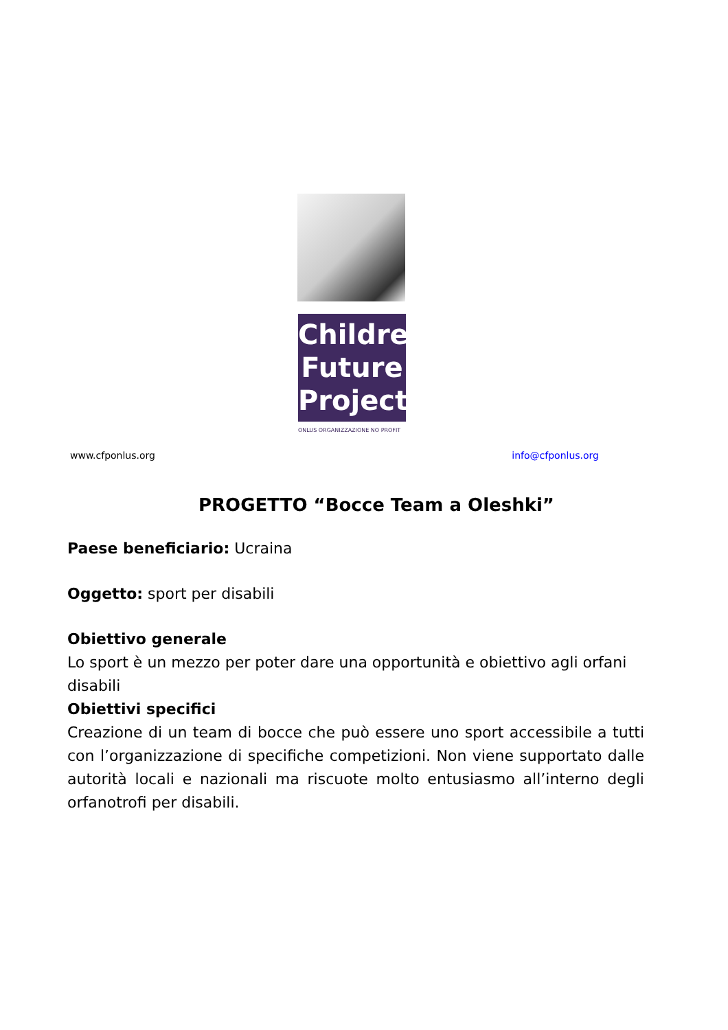Children
Future
Project
ONLUS ORGANIZZAZIONE NO PROFIT
www.cfponlus.org info@cfponlus.org
PROGETTO “Bocce Team a Oleshki”
Paese beneficiario: Ucraina
Oggetto: sport per disabili
Obiettivo generale
Lo sport è un mezzo per poter dare una opportunità e obiettivo agli orfani disabili
Obiettivi specifici
Creazione di un team di bocce che può essere uno sport accessibile a tutti con l’organizzazione di specifiche competizioni. Non viene supportato dalle autorità locali e nazionali ma riscuote molto entusiasmo all’interno degli orfanotrofi per disabili.